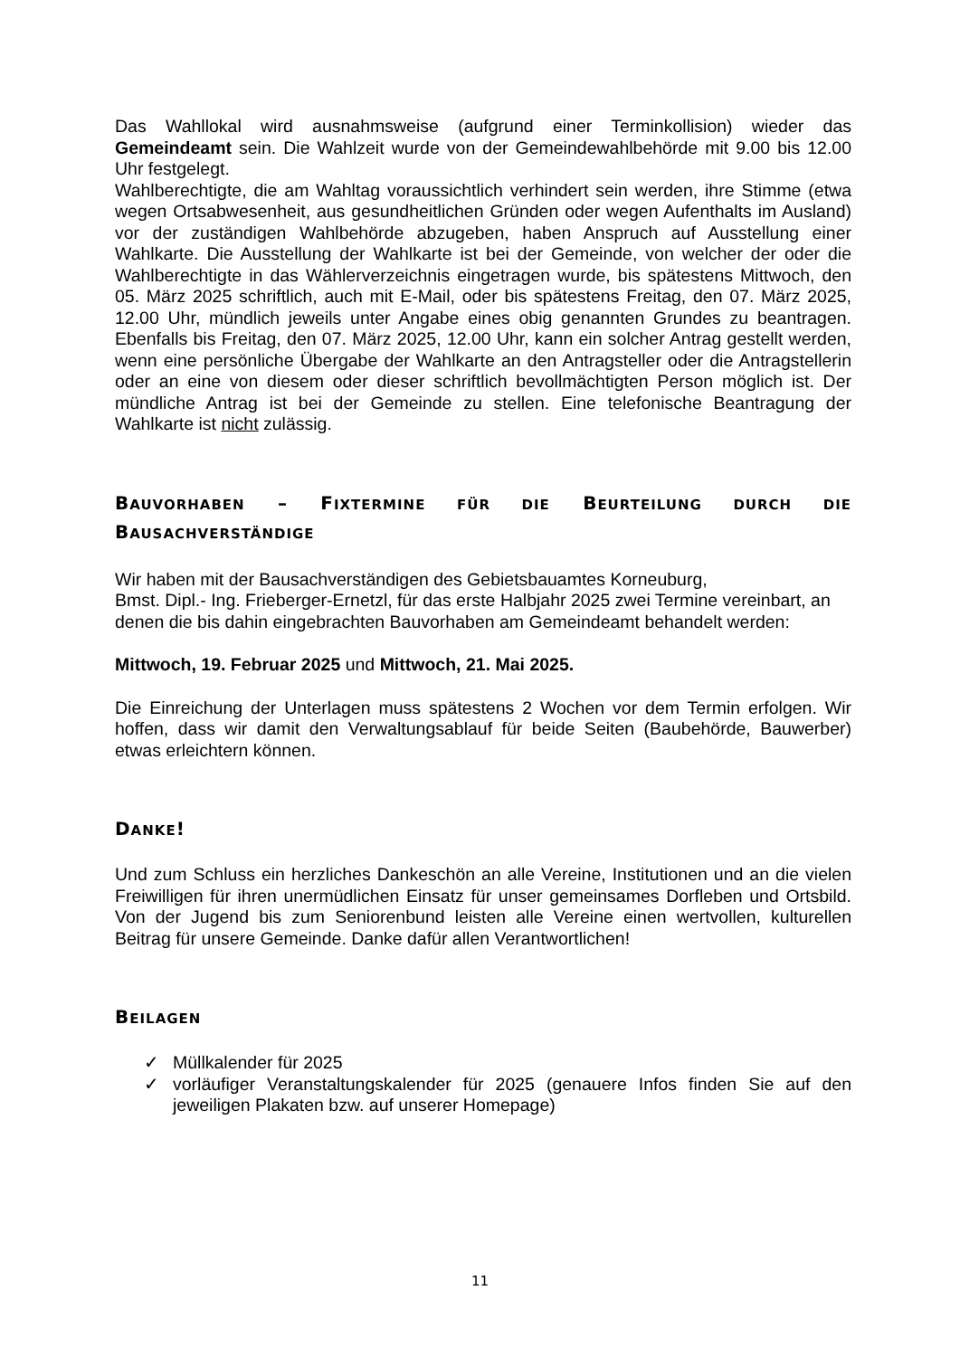Das Wahllokal wird ausnahmsweise (aufgrund einer Terminkollision) wieder das Gemeindeamt sein. Die Wahlzeit wurde von der Gemeindewahlbehörde mit 9.00 bis 12.00 Uhr festgelegt.
Wahlberechtigte, die am Wahltag voraussichtlich verhindert sein werden, ihre Stimme (etwa wegen Ortsabwesenheit, aus gesundheitlichen Gründen oder wegen Aufenthalts im Ausland) vor der zuständigen Wahlbehörde abzugeben, haben Anspruch auf Ausstellung einer Wahlkarte. Die Ausstellung der Wahlkarte ist bei der Gemeinde, von welcher der oder die Wahlberechtigte in das Wählerverzeichnis eingetragen wurde, bis spätestens Mittwoch, den 05. März 2025 schriftlich, auch mit E-Mail, oder bis spätestens Freitag, den 07. März 2025, 12.00 Uhr, mündlich jeweils unter Angabe eines obig genannten Grundes zu beantragen. Ebenfalls bis Freitag, den 07. März 2025, 12.00 Uhr, kann ein solcher Antrag gestellt werden, wenn eine persönliche Übergabe der Wahlkarte an den Antragsteller oder die Antragstellerin oder an eine von diesem oder dieser schriftlich bevollmächtigten Person möglich ist. Der mündliche Antrag ist bei der Gemeinde zu stellen. Eine telefonische Beantragung der Wahlkarte ist nicht zulässig.
BAUVORHABEN – FIXTERMINE FÜR DIE BEURTEILUNG DURCH DIE BAUSACHVERSTÄNDIGE
Wir haben mit der Bausachverständigen des Gebietsbauamtes Korneuburg,
Bmst. Dipl.- Ing. Frieberger-Ernetzl, für das erste Halbjahr 2025 zwei Termine vereinbart, an denen die bis dahin eingebrachten Bauvorhaben am Gemeindeamt behandelt werden:
Mittwoch, 19. Februar 2025 und Mittwoch, 21. Mai 2025.
Die Einreichung der Unterlagen muss spätestens 2 Wochen vor dem Termin erfolgen. Wir hoffen, dass wir damit den Verwaltungsablauf für beide Seiten (Baubehörde, Bauwerber) etwas erleichtern können.
DANKE!
Und zum Schluss ein herzliches Dankeschön an alle Vereine, Institutionen und an die vielen Freiwilligen für ihren unermüdlichen Einsatz für unser gemeinsames Dorfleben und Ortsbild. Von der Jugend bis zum Seniorenbund leisten alle Vereine einen wertvollen, kulturellen Beitrag für unsere Gemeinde. Danke dafür allen Verantwortlichen!
BEILAGEN
✓ Müllkalender für 2025
✓ vorläufiger Veranstaltungskalender für 2025 (genauere Infos finden Sie auf den jeweiligen Plakaten bzw. auf unserer Homepage)
11